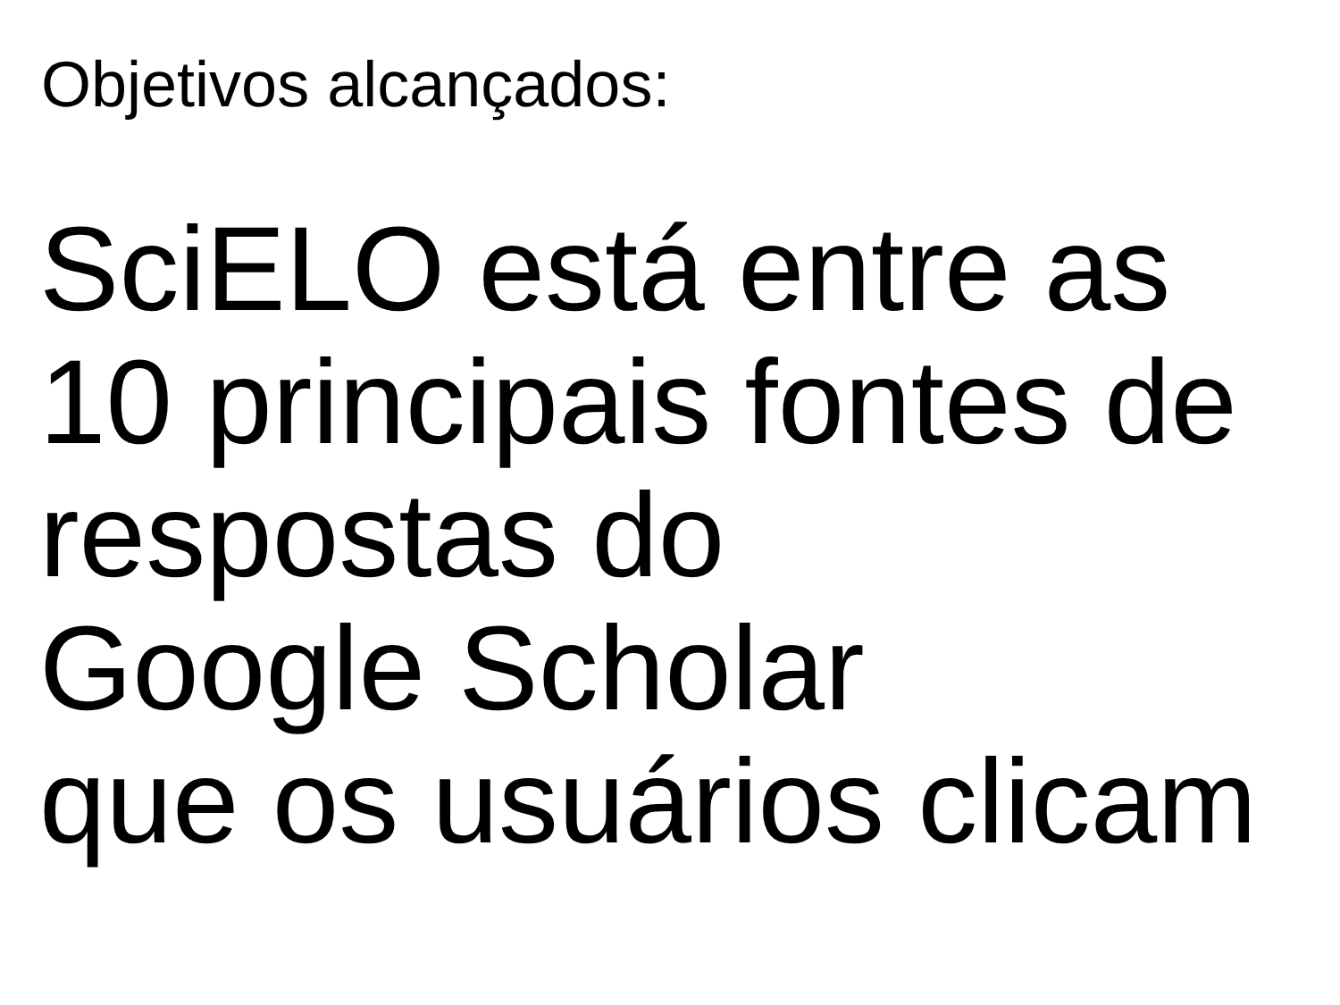Objetivos alcançados:
SciELO está entre as
10 principais fontes de
respostas do
Google Scholar
que os usuários clicam